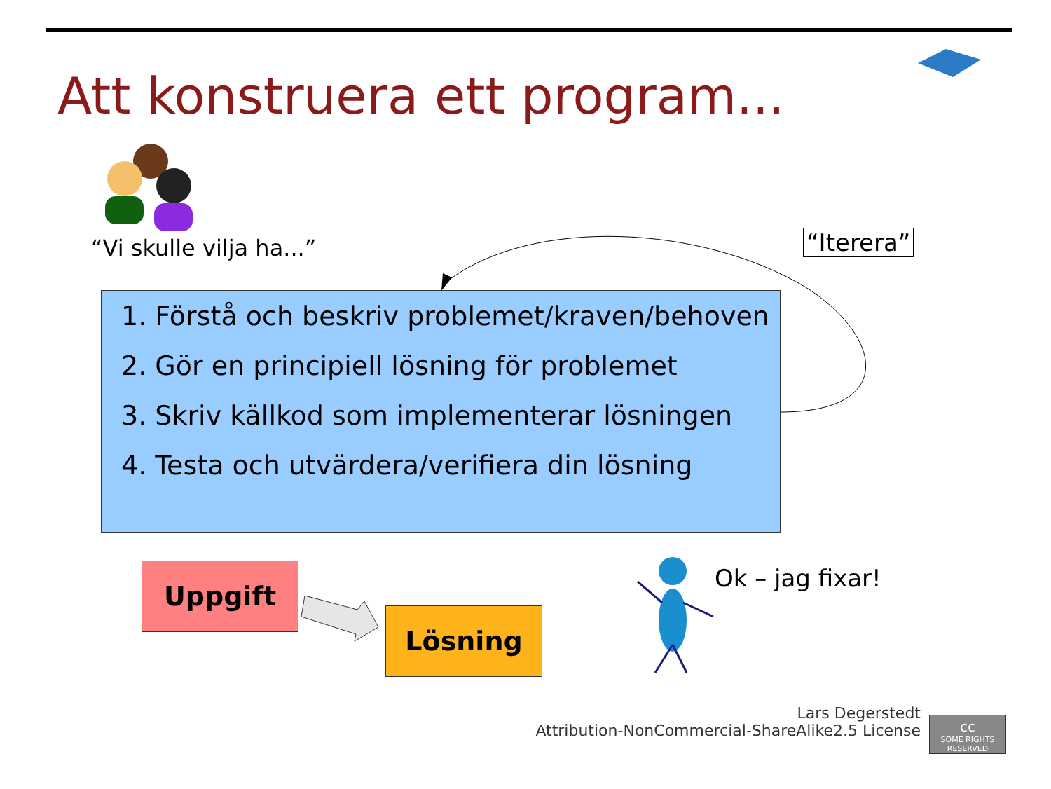Att konstruera ett program...
“Vi skulle vilja ha...” “Iterera”
1. Förstå och beskriv problemet/kraven/behoven
2. Gör en principiell lösning för problemet
3. Skriv källkod som implementerar lösningen
4. Testa och utvärdera/verifiera din lösning
Uppgift
Lösning
Ok – jag fixar!
Lars Degerstedt
Attribution-NonCommercial-ShareAlike2.5 License
cc
SOME RIGHTS RESERVED